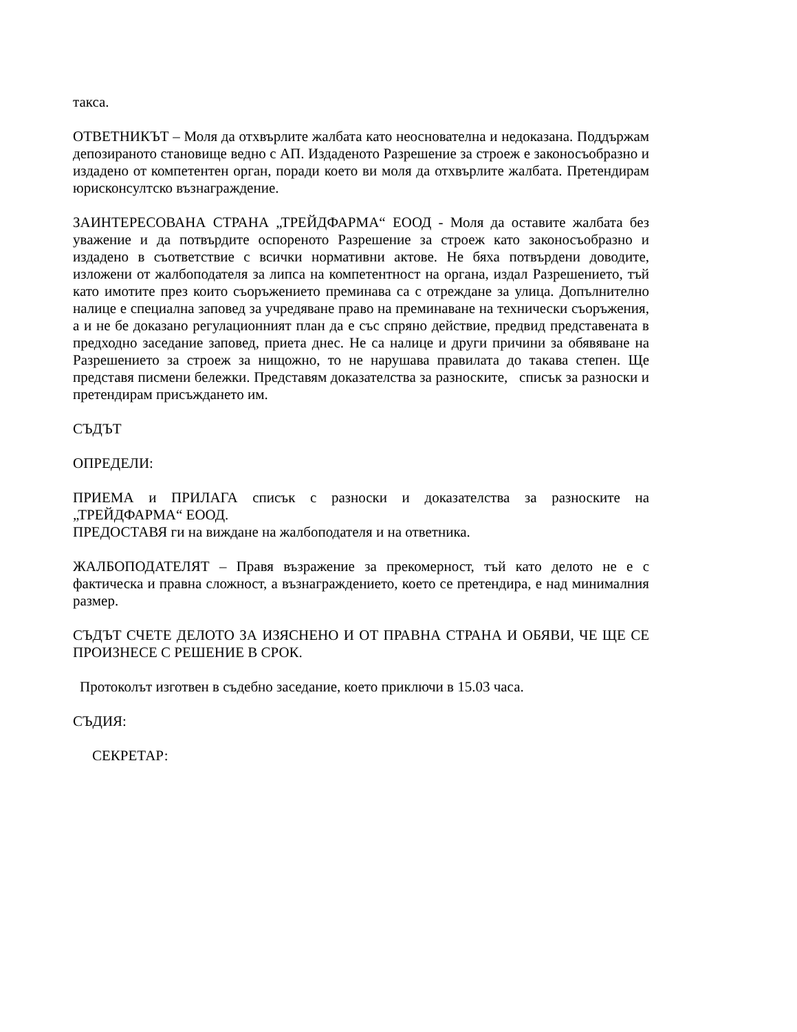такса.
ОТВЕТНИКЪТ – Моля да отхвърлите жалбата като неоснователна и недоказана. Поддържам депозираното становище ведно с АП. Издаденото Разрешение за строеж е законосъобразно и издадено от компетентен орган, поради което ви моля да отхвърлите жалбата. Претендирам юрисконсултско възнаграждение.
ЗАИНТЕРЕСОВАНА СТРАНА „ТРЕЙДФАРМА“ ЕООД - Моля да оставите жалбата без уважение и да потвърдите оспореното Разрешение за строеж като законосъобразно и издадено в съответствие с всички нормативни актове. Не бяха потвърдени доводите, изложени от жалбоподателя за липса на компетентност на органа, издал Разрешението, тъй като имотите през които съоръжението преминава са с отреждане за улица. Допълнително налице е специална заповед за учредяване право на преминаване на технически съоръжения, а и не бе доказано регулационният план да е със спряно действие, предвид представената в предходно заседание заповед, приета днес. Не са налице и други причини за обявяване на Разрешението за строеж за нищожно, то не нарушава правилата до такава степен. Ще представя писмени бележки. Представям доказателства за разноските, списък за разноски и претендирам присъждането им.
СЪДЪТ
ОПРЕДЕЛИ:
ПРИЕМА и ПРИЛАГА списък с разноски и доказателства за разноските на „ТРЕЙДФАРМА“ ЕООД.
ПРЕДОСТАВЯ ги на виждане на жалбоподателя и на ответника.
ЖАЛБОПОДАТЕЛЯТ – Правя възражение за прекомерност, тъй като делото не е с фактическа и правна сложност, а възнаграждението, което се претендира, е над минималния размер.
СЪДЪТ СЧЕТЕ ДЕЛОТО ЗА ИЗЯСНЕНО И ОТ ПРАВНА СТРАНА И ОБЯВИ, ЧЕ ЩЕ СЕ ПРОИЗНЕСЕ С РЕШЕНИЕ В СРОК.
Протоколът изготвен в съдебно заседание, което приключи в 15.03 часа.
СЪДИЯ:
СЕКРЕТАР: